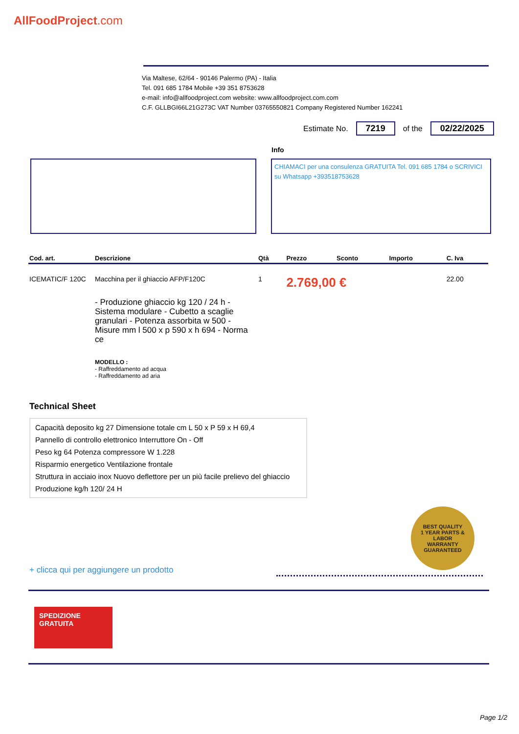AllFoodProject.com
Via Maltese, 62/64 - 90146 Palermo (PA) - Italia
Tel. 091 685 1784 Mobile +39 351 8753628
e-mail: info@allfoodproject.com website: www.allfoodproject.com.com
C.F. GLLBGI66L21G273C VAT Number 03765550821 Company Registered Number 162241
Estimate No. 7219 of the 02/22/2025
Info
CHIAMACI per una consulenza GRATUITA Tel. 091 685 1784 o SCRIVICI su Whatsapp +393518753628
| Cod. art. | Descrizione | Qtà | Prezzo | Sconto | Importo | C. Iva |
| --- | --- | --- | --- | --- | --- | --- |
| ICEMATIC/F 120C | Macchina per il ghiaccio AFP/F120C - Produzione ghiaccio kg 120 / 24 h - Sistema modulare - Cubetto a scaglie granulari - Potenza assorbita w 500 - Misure mm l 500 x p 590 x h 694 - Norma ce MODELLO : - Raffreddamento ad acqua - Raffreddamento ad aria | 1 | 2.769,00 € | | | 22.00 |
Technical Sheet
| Capacità deposito kg 27 Dimensione totale cm L 50 x P 59 x H 69,4 |
| Pannello di controllo elettronico Interruttore On - Off |
| Peso kg 64 Potenza compressore W 1.228 |
| Risparmio energetico Ventilazione frontale |
| Struttura in acciaio inox Nuovo deflettore per un più facile prelievo del ghiaccio |
| Produzione kg/h 120/ 24 H |
BEST QUALITY
1 YEAR PARTS & LABOR
WARRANTY
GUARANTEED
+ clicca qui per aggiungere un prodotto
SPEDIZIONE
GRATUITA
Page 1/2